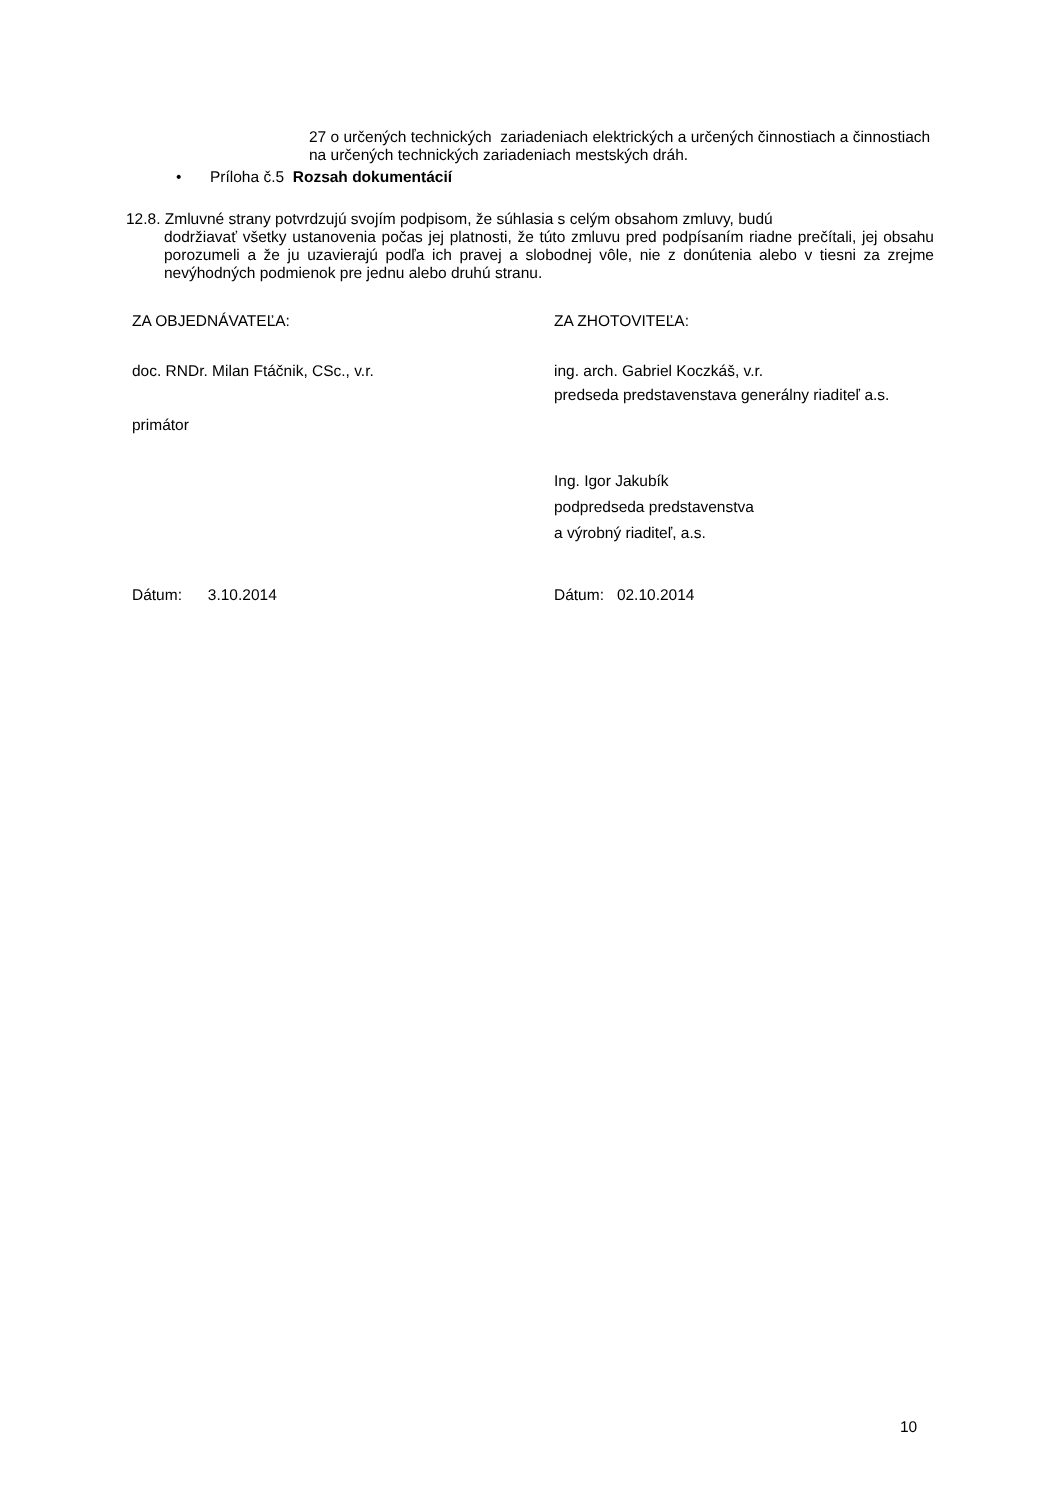27 o určených technických zariadeniach elektrických a určených činnostiach a činnostiach na určených technických zariadeniach mestských dráh.
• Príloha č.5 Rozsah dokumentácií
12.8. Zmluvné strany potvrdzujú svojím podpisom, že súhlasia s celým obsahom zmluvy, budú
dodržiavať všetky ustanovenia počas jej platnosti, že túto zmluvu pred podpísaním riadne prečítali, jej obsahu porozumeli a že ju uzavierajú podľa ich pravej a slobodnej vôle, nie z donútenia alebo v tiesni za zrejme nevýhodných podmienok pre jednu alebo druhú stranu.
| ZA OBJEDNÁVATEĽA: | ZA ZHOTOVITEĽA: |
| doc. RNDr. Milan Ftáčnik, CSc., v.r. primátor | ing. arch. Gabriel Koczkáš, v.r. predseda predstavenstava generálny riaditeľ a.s. Ing. Igor Jakubík podpredseda predstavenstva a výrobný riaditeľ, a.s. |
| Dátum: 3.10.2014 | Dátum: 02.10.2014 |
10